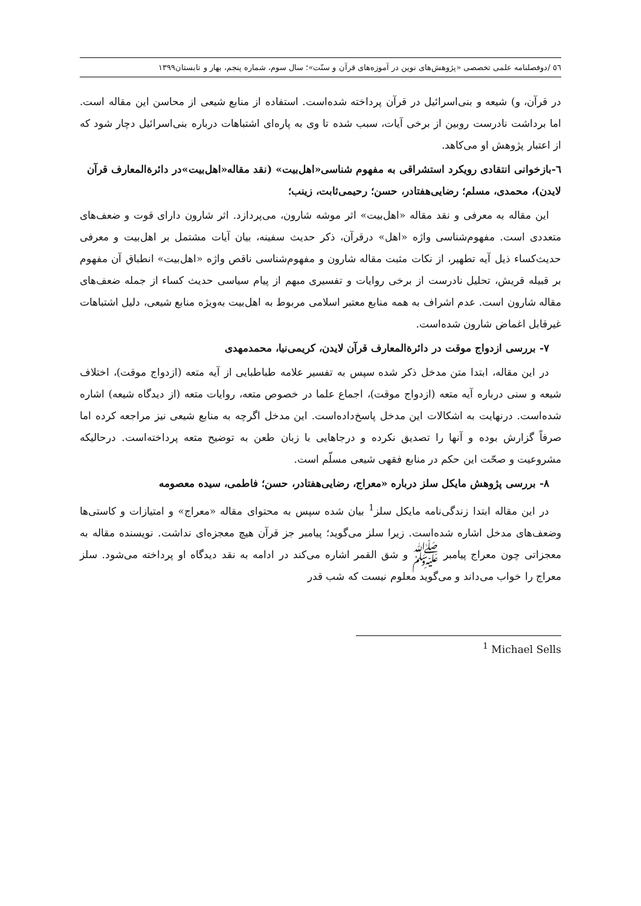٥٦ /دوفصلنامه علمی تخصصی «پژوهش‌های نوین در آموزه‌های قرآن و سنّت»؛ سال سوم، شماره پنجم، بهار و تابستان۱۳۹۹
در قرآن، و) شیعه و بنی‌اسرائیل در قرآن پرداخته شده‌است. استفاده از منابع شیعی از محاسن این مقاله است. اما برداشت نادرست روبین از برخی آیات، سبب شده تا وی به پاره‌ای اشتباهات درباره بنی‌اسرائیل دچار شود که از اعتبار پژوهش او می‌کاهد.
٦-بازخوانی انتقادی رویکرد استشراقی به مفهوم شناسی«اهل‌بیت» (نقد مقاله«اهل‌بیت»در دائرةالمعارف قرآن لایدن)، محمدی، مسلم؛ رضایی‌هفتادر، حسن؛ رحیمی‌ثابت، زینب؛
این مقاله به معرفی و نقد مقاله «اهل‌بیت» اثر موشه شارون، می‌پردازد. اثر شارون دارای قوت و ضعف‌های متعددی است. مفهوم‌شناسی واژه «اهل» درقرآن، ذکر حدیث سفینه، بیان آیات مشتمل بر اهل‌بیت و معرفی حدیث‌کساء ذیل آیه تطهیر، از نکات مثبت مقاله شارون و مفهوم‌شناسی ناقص واژه «اهل‌بیت» انطباق آن مفهوم بر قبیله قریش، تحلیل نادرست از برخی روایات و تفسیری مبهم از پیام سیاسی حدیث کساء از جمله ضعف‌های مقاله شارون است. عدم اشراف به همه منابع معتبر اسلامی مربوط به اهل‌بیت به‌ویژه منابع شیعی، دلیل اشتباهات غیرقابل اغماض شارون شده‌است.
٧- بررسی ازدواج موقت در دائرةالمعارف قرآن لایدن، کریمی‌نیا، محمدمهدی
در این مقاله، ابتدا متن مدخل ذکر شده سپس به تفسیر علامه طباطبایی از آیه متعه (ازدواج موقت)، اختلاف شیعه و سنی درباره آیه متعه (ازدواج موقت)، اجماع علما در خصوص متعه، روایات متعه (از دیدگاه شیعه) اشاره شده‌است. درنهایت به اشکالات این مدخل پاسخ‌داده‌است. این مدخل اگرچه به منابع شیعی نیز مراجعه کرده اما صرفاً گزارش بوده و آنها را تصدیق نکرده و درجاهایی با زبان طعن به توضیح متعه پرداخته‌است. درحالیکه مشروعیت و صحّت این حکم در منابع فقهی شیعی مسلّم است.
٨- بررسی پژوهش مایکل سلز درباره «معراج، رضایی‌هفتادر، حسن؛ فاطمی، سیده معصومه
در این مقاله ابتدا زندگی‌نامه مایکل سلز<sup>1</sup> بیان شده سپس به محتوای مقاله «معراج» و امتیازات و کاستی‌ها وضعف‌های مدخل اشاره شده‌است. زیرا سلز می‌گوید؛ پیامبر جز قرآن هیچ معجزه‌ای نداشت. نویسنده مقاله به معجزاتی چون معراج پیامبر ﷺ و شق القمر اشاره می‌کند در ادامه به نقد دیدگاه او پرداخته می‌شود. سلز معراج را خواب می‌داند و می‌گوید معلوم نیست که شب قدر
<sup>1</sup> Michael Sells